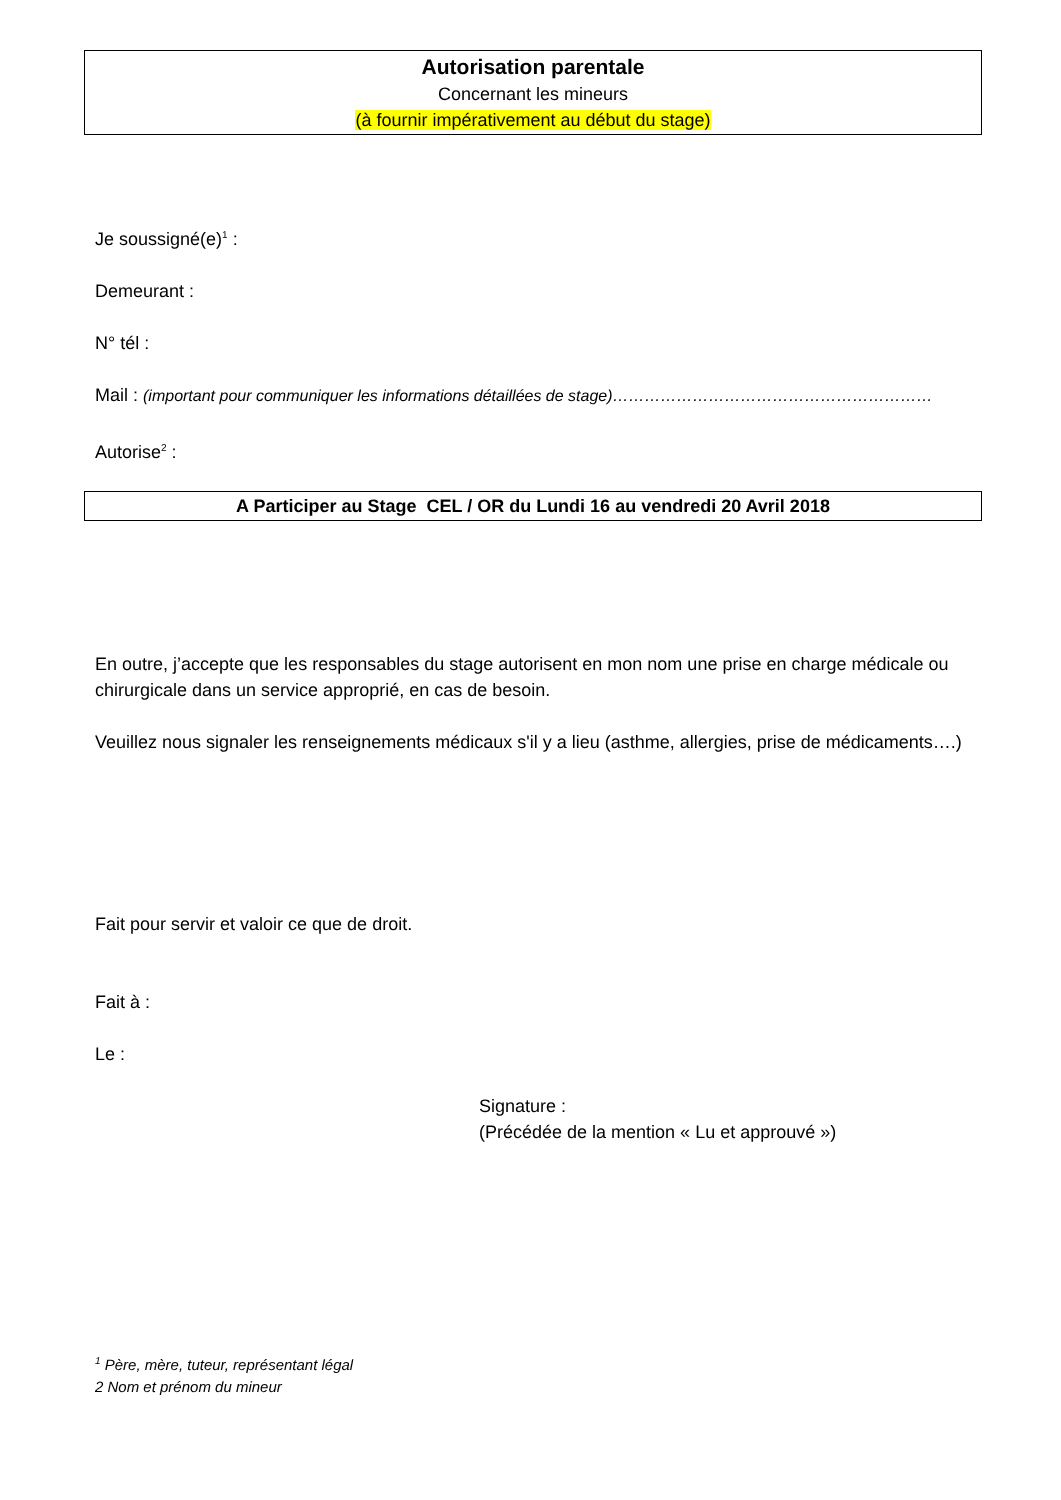Autorisation parentale
Concernant les mineurs
(à fournir impérativement au début du stage)
Je soussigné(e)<sup>1</sup> :
Demeurant :
N° tél :
Mail : (important pour communiquer les informations détaillées de stage)……………………………………………………
Autorise<sup>2</sup> :
A Participer au Stage CEL / OR du Lundi 16 au vendredi 20 Avril 2018
En outre, j’accepte que les responsables du stage autorisent en mon nom une prise en charge médicale ou chirurgicale dans un service approprié, en cas de besoin.
Veuillez nous signaler les renseignements médicaux s'il y a lieu (asthme, allergies, prise de médicaments….)
Fait pour servir et valoir ce que de droit.
Fait à :
Le :
Signature :
(Précédée de la mention « Lu et approuvé »)
<sup>1</sup> Père, mère, tuteur, représentant légal
2 Nom et prénom du mineur